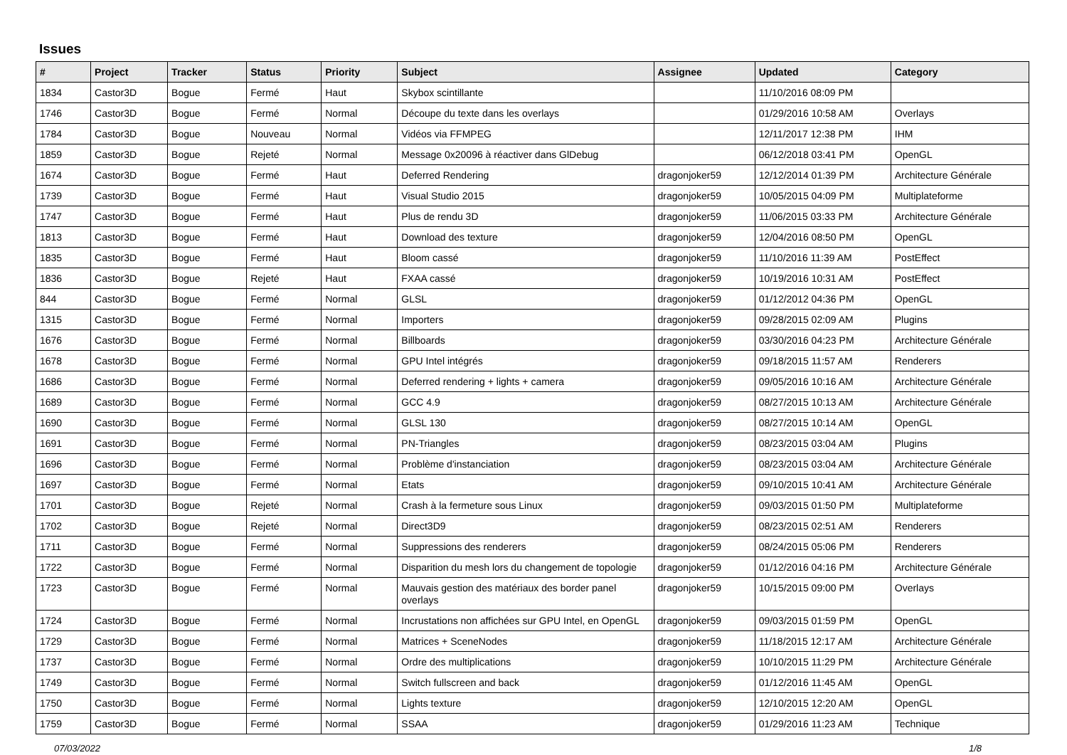Issues
| # | Project | Tracker | Status | Priority | Subject | Assignee | Updated | Category |
| --- | --- | --- | --- | --- | --- | --- | --- | --- |
| 1834 | Castor3D | Bogue | Fermé | Haut | Skybox scintillante | | 11/10/2016 08:09 PM | |
| 1746 | Castor3D | Bogue | Fermé | Normal | Découpe du texte dans les overlays | | 01/29/2016 10:58 AM | Overlays |
| 1784 | Castor3D | Bogue | Nouveau | Normal | Vidéos via FFMPEG | | 12/11/2017 12:38 PM | IHM |
| 1859 | Castor3D | Bogue | Rejeté | Normal | Message 0x20096 à réactiver dans GlDebug | | 06/12/2018 03:41 PM | OpenGL |
| 1674 | Castor3D | Bogue | Fermé | Haut | Deferred Rendering | dragonjoker59 | 12/12/2014 01:39 PM | Architecture Générale |
| 1739 | Castor3D | Bogue | Fermé | Haut | Visual Studio 2015 | dragonjoker59 | 10/05/2015 04:09 PM | Multiplateforme |
| 1747 | Castor3D | Bogue | Fermé | Haut | Plus de rendu 3D | dragonjoker59 | 11/06/2015 03:33 PM | Architecture Générale |
| 1813 | Castor3D | Bogue | Fermé | Haut | Download des texture | dragonjoker59 | 12/04/2016 08:50 PM | OpenGL |
| 1835 | Castor3D | Bogue | Fermé | Haut | Bloom cassé | dragonjoker59 | 11/10/2016 11:39 AM | PostEffect |
| 1836 | Castor3D | Bogue | Rejeté | Haut | FXAA cassé | dragonjoker59 | 10/19/2016 10:31 AM | PostEffect |
| 844 | Castor3D | Bogue | Fermé | Normal | GLSL | dragonjoker59 | 01/12/2012 04:36 PM | OpenGL |
| 1315 | Castor3D | Bogue | Fermé | Normal | Importers | dragonjoker59 | 09/28/2015 02:09 AM | Plugins |
| 1676 | Castor3D | Bogue | Fermé | Normal | Billboards | dragonjoker59 | 03/30/2016 04:23 PM | Architecture Générale |
| 1678 | Castor3D | Bogue | Fermé | Normal | GPU Intel intégrés | dragonjoker59 | 09/18/2015 11:57 AM | Renderers |
| 1686 | Castor3D | Bogue | Fermé | Normal | Deferred rendering + lights + camera | dragonjoker59 | 09/05/2016 10:16 AM | Architecture Générale |
| 1689 | Castor3D | Bogue | Fermé | Normal | GCC 4.9 | dragonjoker59 | 08/27/2015 10:13 AM | Architecture Générale |
| 1690 | Castor3D | Bogue | Fermé | Normal | GLSL 130 | dragonjoker59 | 08/27/2015 10:14 AM | OpenGL |
| 1691 | Castor3D | Bogue | Fermé | Normal | PN-Triangles | dragonjoker59 | 08/23/2015 03:04 AM | Plugins |
| 1696 | Castor3D | Bogue | Fermé | Normal | Problème d'instanciation | dragonjoker59 | 08/23/2015 03:04 AM | Architecture Générale |
| 1697 | Castor3D | Bogue | Fermé | Normal | Etats | dragonjoker59 | 09/10/2015 10:41 AM | Architecture Générale |
| 1701 | Castor3D | Bogue | Rejeté | Normal | Crash à la fermeture sous Linux | dragonjoker59 | 09/03/2015 01:50 PM | Multiplateforme |
| 1702 | Castor3D | Bogue | Rejeté | Normal | Direct3D9 | dragonjoker59 | 08/23/2015 02:51 AM | Renderers |
| 1711 | Castor3D | Bogue | Fermé | Normal | Suppressions des renderers | dragonjoker59 | 08/24/2015 05:06 PM | Renderers |
| 1722 | Castor3D | Bogue | Fermé | Normal | Disparition du mesh lors du changement de topologie | dragonjoker59 | 01/12/2016 04:16 PM | Architecture Générale |
| 1723 | Castor3D | Bogue | Fermé | Normal | Mauvais gestion des matériaux des border panel overlays | dragonjoker59 | 10/15/2015 09:00 PM | Overlays |
| 1724 | Castor3D | Bogue | Fermé | Normal | Incrustations non affichées sur GPU Intel, en OpenGL | dragonjoker59 | 09/03/2015 01:59 PM | OpenGL |
| 1729 | Castor3D | Bogue | Fermé | Normal | Matrices + SceneNodes | dragonjoker59 | 11/18/2015 12:17 AM | Architecture Générale |
| 1737 | Castor3D | Bogue | Fermé | Normal | Ordre des multiplications | dragonjoker59 | 10/10/2015 11:29 PM | Architecture Générale |
| 1749 | Castor3D | Bogue | Fermé | Normal | Switch fullscreen and back | dragonjoker59 | 01/12/2016 11:45 AM | OpenGL |
| 1750 | Castor3D | Bogue | Fermé | Normal | Lights texture | dragonjoker59 | 12/10/2015 12:20 AM | OpenGL |
| 1759 | Castor3D | Bogue | Fermé | Normal | SSAA | dragonjoker59 | 01/29/2016 11:23 AM | Technique |
07/03/2022 1/8